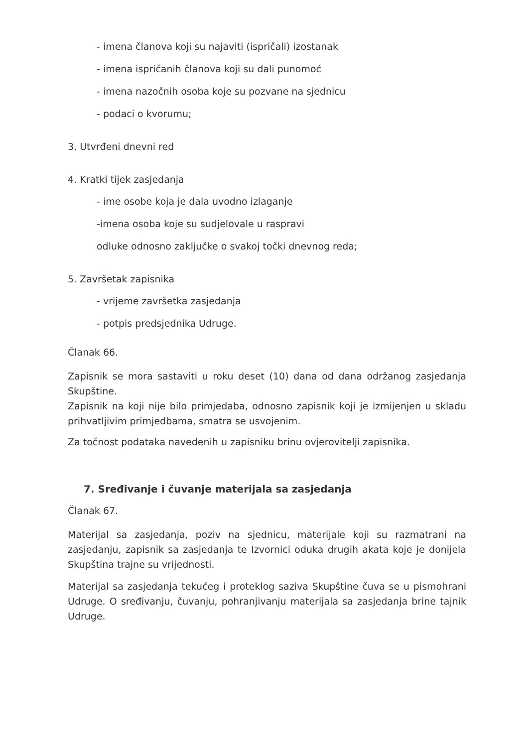- imena članova koji su najaviti (ispričali) izostanak
- imena ispričanih članova koji su dali punomoć
- imena nazočnih osoba koje su pozvane na sjednicu
- podaci o kvorumu;
3. Utvrđeni dnevni red
4. Kratki tijek zasjedanja
- ime osobe koja je dala uvodno izlaganje
-imena osoba koje su sudjelovale u raspravi
odluke odnosno zaključke o svakoj točki dnevnog reda;
5. Završetak zapisnika
- vrijeme završetka zasjedanja
- potpis predsjednika Udruge.
Članak 66.
Zapisnik se mora sastaviti u roku deset (10) dana od dana održanog zasjedanja Skupštine.
Zapisnik na koji nije bilo primjedaba, odnosno zapisnik koji je izmijenjen u skladu prihvatljivim primjedbama, smatra se usvojenim.
Za točnost podataka navedenih u zapisniku brinu ovjerovitelji zapisnika.
7. Sređivanje i čuvanje materijala sa zasjedanja
Članak 67.
Materijal sa zasjedanja, poziv na sjednicu, materijale koji su razmatrani na zasjedanju, zapisnik sa zasjedanja te Izvornici oduka drugih akata koje je donijela Skupština trajne su vrijednosti.
Materijal sa zasjedanja tekućeg i proteklog saziva Skupštine čuva se u pismohrani Udruge. O sređivanju, čuvanju, pohranjivanju materijala sa zasjedanja brine tajnik Udruge.